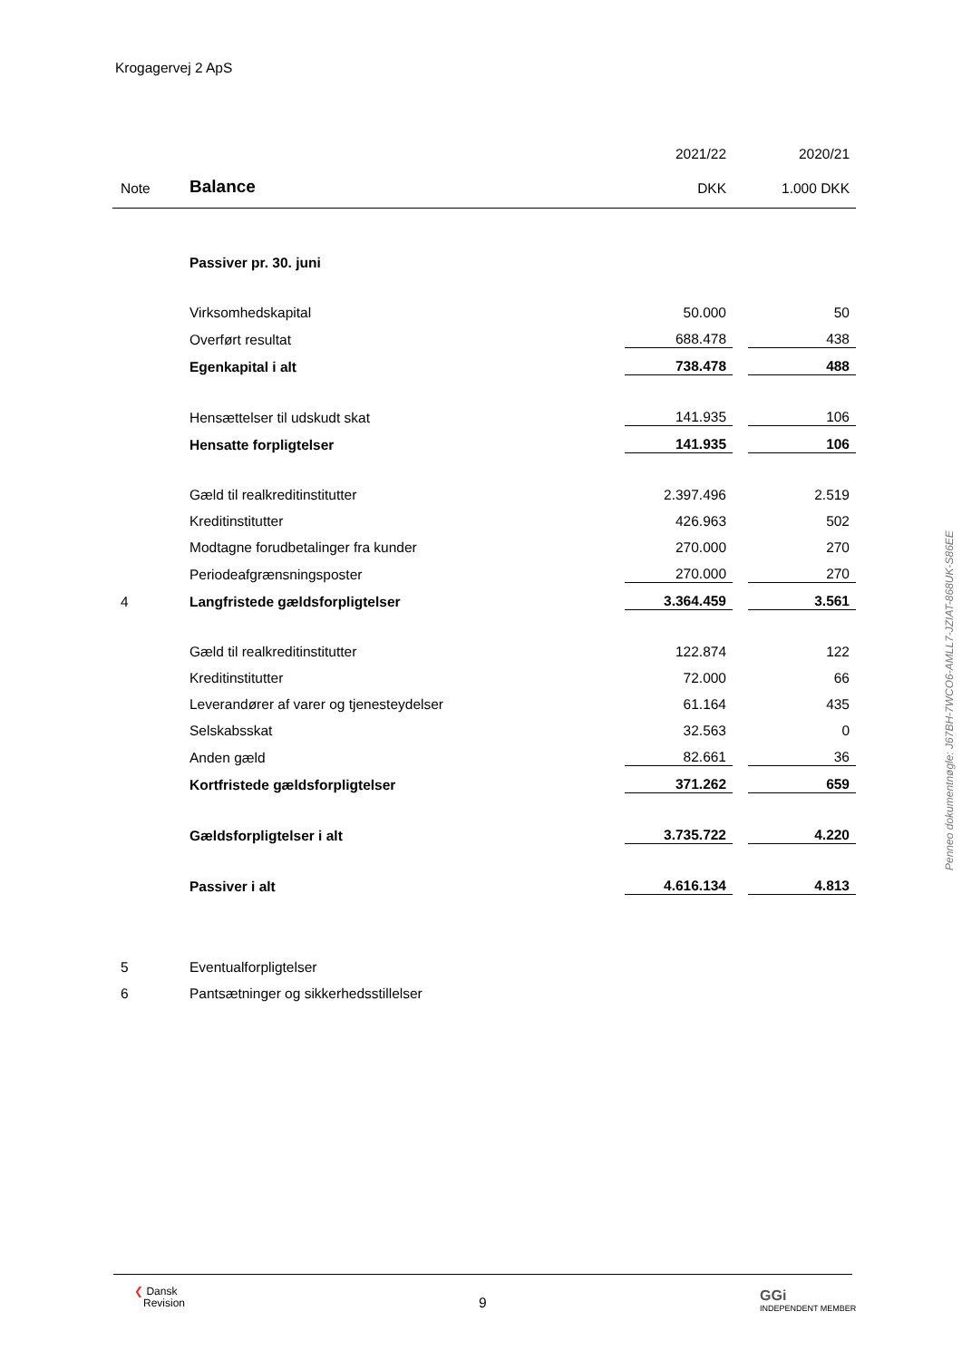Krogagervej 2 ApS
| | | 2021/22 | | 2020/21 |
| Note | Balance | DKK | | 1.000 DKK |
| | Passiver pr. 30. juni | | | |
| | Virksomhedskapital | 50.000 | | 50 |
| | Overført resultat | 688.478 | | 438 |
| | Egenkapital i alt | 738.478 | | 488 |
| | Hensættelser til udskudt skat | 141.935 | | 106 |
| | Hensatte forpligtelser | 141.935 | | 106 |
| | Gæld til realkreditinstitutter | 2.397.496 | | 2.519 |
| | Kreditinstitutter | 426.963 | | 502 |
| | Modtagne forudbetalinger fra kunder | 270.000 | | 270 |
| | Periodeafgrænsningsposter | 270.000 | | 270 |
| 4 | Langfristede gældsforpligtelser | 3.364.459 | | 3.561 |
| | Gæld til realkreditinstitutter | 122.874 | | 122 |
| | Kreditinstitutter | 72.000 | | 66 |
| | Leverandører af varer og tjenesteydelser | 61.164 | | 435 |
| | Selskabsskat | 32.563 | | 0 |
| | Anden gæld | 82.661 | | 36 |
| | Kortfristede gældsforpligtelser | 371.262 | | 659 |
| | Gældsforpligtelser i alt | 3.735.722 | | 4.220 |
| | Passiver i alt | 4.616.134 | | 4.813 |
| 5 | Eventualforpligtelser | | | |
| 6 | Pantsætninger og sikkerhedsstillelser | | | |
Penneo dokumentnøgle: J67BH-7WCO6-AMLL7-JZIAT-868UK-S86EE
❮ Dansk
Revision
9
GGi
INDEPENDENT MEMBER